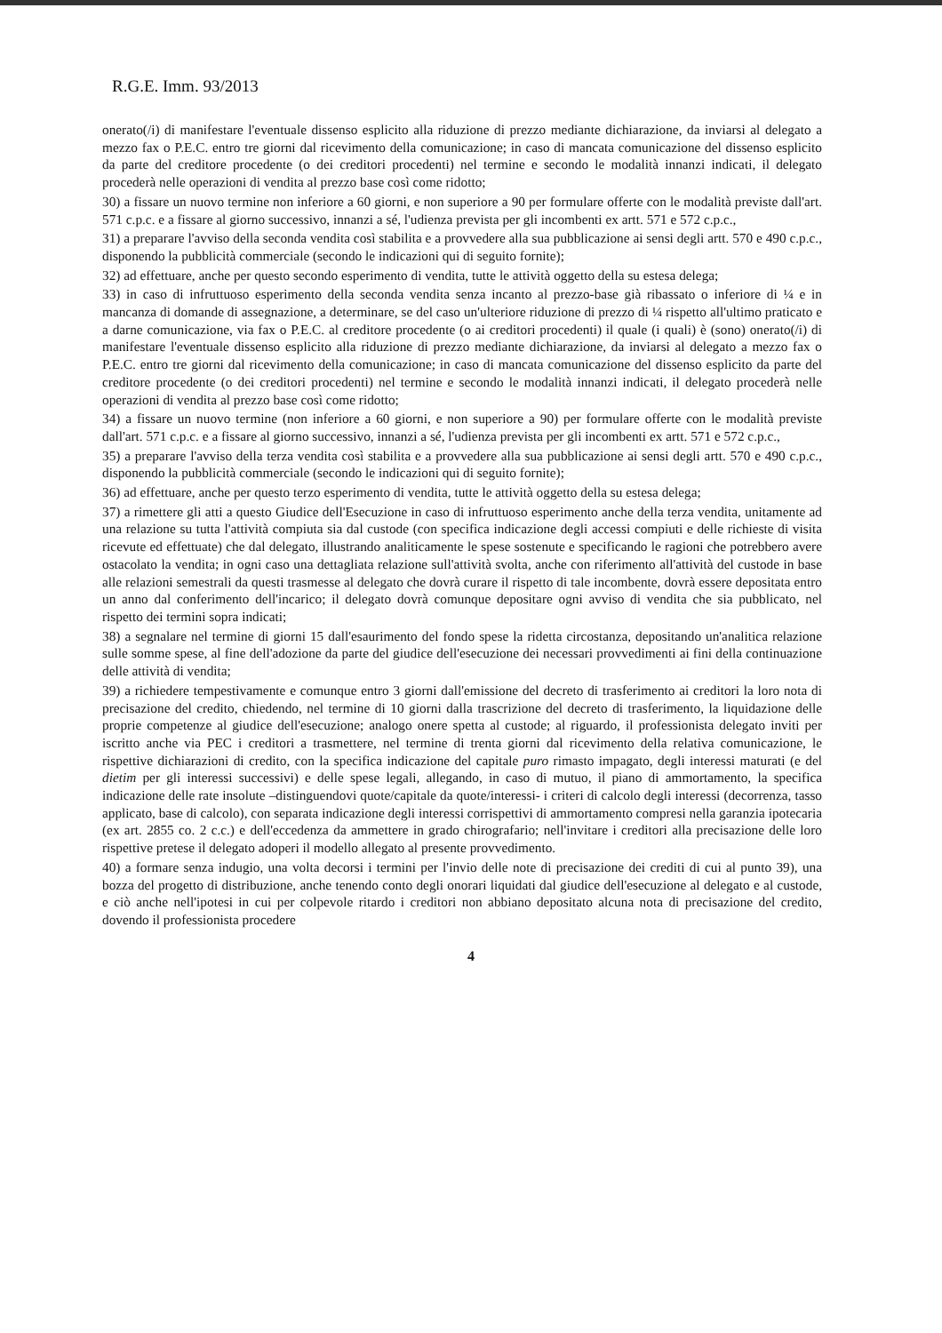R.G.E. Imm. 93/2013
onerato(/i) di manifestare l'eventuale dissenso esplicito alla riduzione di prezzo mediante dichiarazione, da inviarsi al delegato a mezzo fax o P.E.C. entro tre giorni dal ricevimento della comunicazione; in caso di mancata comunicazione del dissenso esplicito da parte del creditore procedente (o dei creditori procedenti) nel termine e secondo le modalità innanzi indicati, il delegato procederà nelle operazioni di vendita al prezzo base così come ridotto;
30) a fissare un nuovo termine non inferiore a 60 giorni, e non superiore a 90 per formulare offerte con le modalità previste dall'art. 571 c.p.c. e a fissare al giorno successivo, innanzi a sé, l'udienza prevista per gli incombenti ex artt. 571 e 572 c.p.c.,
31) a preparare l'avviso della seconda vendita così stabilita e a provvedere alla sua pubblicazione ai sensi degli artt. 570 e 490 c.p.c., disponendo la pubblicità commerciale (secondo le indicazioni qui di seguito fornite);
32) ad effettuare, anche per questo secondo esperimento di vendita, tutte le attività oggetto della su estesa delega;
33) in caso di infruttuoso esperimento della seconda vendita senza incanto al prezzo-base già ribassato o inferiore di ¼ e in mancanza di domande di assegnazione, a determinare, se del caso un'ulteriore riduzione di prezzo di ¼ rispetto all'ultimo praticato e a darne comunicazione, via fax o P.E.C. al creditore procedente (o ai creditori procedenti) il quale (i quali) è (sono) onerato(/i) di manifestare l'eventuale dissenso esplicito alla riduzione di prezzo mediante dichiarazione, da inviarsi al delegato a mezzo fax o P.E.C. entro tre giorni dal ricevimento della comunicazione; in caso di mancata comunicazione del dissenso esplicito da parte del creditore procedente (o dei creditori procedenti) nel termine e secondo le modalità innanzi indicati, il delegato procederà nelle operazioni di vendita al prezzo base così come ridotto;
34) a fissare un nuovo termine (non inferiore a 60 giorni, e non superiore a 90) per formulare offerte con le modalità previste dall'art. 571 c.p.c. e a fissare al giorno successivo, innanzi a sé, l'udienza prevista per gli incombenti ex artt. 571 e 572 c.p.c.,
35) a preparare l'avviso della terza vendita così stabilita e a provvedere alla sua pubblicazione ai sensi degli artt. 570 e 490 c.p.c., disponendo la pubblicità commerciale (secondo le indicazioni qui di seguito fornite);
36) ad effettuare, anche per questo terzo esperimento di vendita, tutte le attività oggetto della su estesa delega;
37) a rimettere gli atti a questo Giudice dell'Esecuzione in caso di infruttuoso esperimento anche della terza vendita, unitamente ad una relazione su tutta l'attività compiuta sia dal custode (con specifica indicazione degli accessi compiuti e delle richieste di visita ricevute ed effettuate) che dal delegato, illustrando analiticamente le spese sostenute e specificando le ragioni che potrebbero avere ostacolato la vendita; in ogni caso una dettagliata relazione sull'attività svolta, anche con riferimento all'attività del custode in base alle relazioni semestrali da questi trasmesse al delegato che dovrà curare il rispetto di tale incombente, dovrà essere depositata entro un anno dal conferimento dell'incarico; il delegato dovrà comunque depositare ogni avviso di vendita che sia pubblicato, nel rispetto dei termini sopra indicati;
38) a segnalare nel termine di giorni 15 dall'esaurimento del fondo spese la ridetta circostanza, depositando un'analitica relazione sulle somme spese, al fine dell'adozione da parte del giudice dell'esecuzione dei necessari provvedimenti ai fini della continuazione delle attività di vendita;
39) a richiedere tempestivamente e comunque entro 3 giorni dall'emissione del decreto di trasferimento ai creditori la loro nota di precisazione del credito, chiedendo, nel termine di 10 giorni dalla trascrizione del decreto di trasferimento, la liquidazione delle proprie competenze al giudice dell'esecuzione; analogo onere spetta al custode; al riguardo, il professionista delegato inviti per iscritto anche via PEC i creditori a trasmettere, nel termine di trenta giorni dal ricevimento della relativa comunicazione, le rispettive dichiarazioni di credito, con la specifica indicazione del capitale puro rimasto impagato, degli interessi maturati (e del dietim per gli interessi successivi) e delle spese legali, allegando, in caso di mutuo, il piano di ammortamento, la specifica indicazione delle rate insolute –distinguendovi quote/capitale da quote/interessi- i criteri di calcolo degli interessi (decorrenza, tasso applicato, base di calcolo), con separata indicazione degli interessi corrispettivi di ammortamento compresi nella garanzia ipotecaria (ex art. 2855 co. 2 c.c.) e dell'eccedenza da ammettere in grado chirografario; nell'invitare i creditori alla precisazione delle loro rispettive pretese il delegato adoperi il modello allegato al presente provvedimento.
40) a formare senza indugio, una volta decorsi i termini per l'invio delle note di precisazione dei crediti di cui al punto 39), una bozza del progetto di distribuzione, anche tenendo conto degli onorari liquidati dal giudice dell'esecuzione al delegato e al custode, e ciò anche nell'ipotesi in cui per colpevole ritardo i creditori non abbiano depositato alcuna nota di precisazione del credito, dovendo il professionista procedere
4